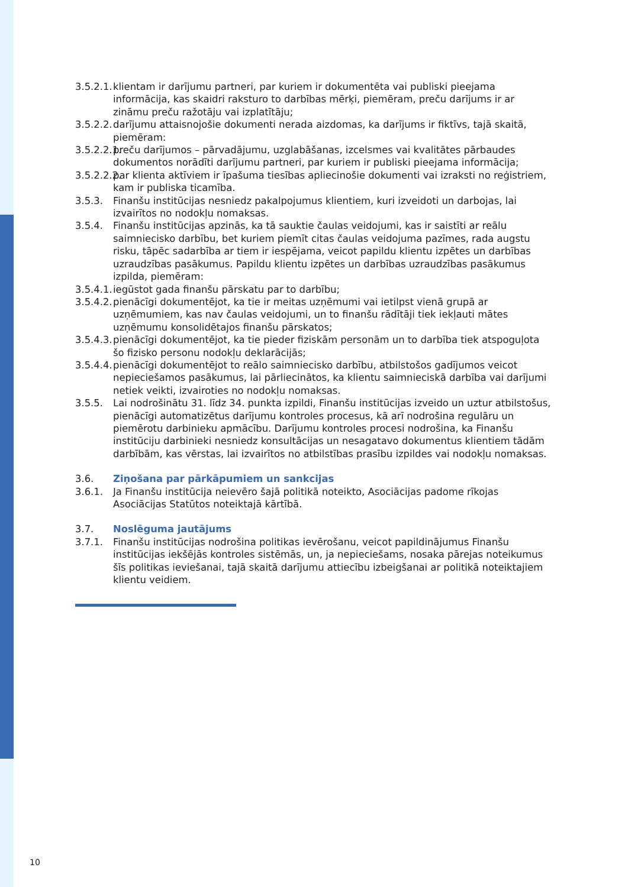3.5.2.1.
klientam ir darījumu partneri, par kuriem ir dokumentēta vai publiski pieejama informācija, kas skaidri raksturo to darbības mērķi, piemēram, preču darījums ir ar zināmu preču ražotāju vai izplatītāju;
3.5.2.2.
darījumu attaisnojošie dokumenti nerada aizdomas, ka darījums ir fiktīvs, tajā skaitā, piemēram:
3.5.2.2.1.
preču darījumos – pārvadājumu, uzglabāšanas, izcelsmes vai kvalitātes pārbaudes dokumentos norādīti darījumu partneri, par kuriem ir publiski pieejama informācija;
3.5.2.2.2.
par klienta aktīviem ir īpašuma tiesības apliecinošie dokumenti vai izraksti no reģistriem, kam ir publiska ticamība.
3.5.3. Finanšu institūcijas nesniedz pakalpojumus klientiem, kuri izveidoti un darbojas, lai izvairītos no nodokļu nomaksas.
3.5.4. Finanšu institūcijas apzinās, ka tā sauktie čaulas veidojumi, kas ir saistīti ar reālu saimniecisko darbību, bet kuriem piemīt citas čaulas veidojuma pazīmes, rada augstu risku, tāpēc sadarbība ar tiem ir iespējama, veicot papildu klientu izpētes un darbības uzraudzības pasākumus. Papildu klientu izpētes un darbības uzraudzības pasākumus izpilda, piemēram:
3.5.4.1.
iegūstot gada finanšu pārskatu par to darbību;
3.5.4.2.
pienācīgi dokumentējot, ka tie ir meitas uzņēmumi vai ietilpst vienā grupā ar uzņēmumiem, kas nav čaulas veidojumi, un to finanšu rādītāji tiek iekļauti mātes uzņēmumu konsolidētajos finanšu pārskatos;
3.5.4.3.
pienācīgi dokumentējot, ka tie pieder fiziskām personām un to darbība tiek atspoguļota šo fizisko personu nodokļu deklarācijās;
3.5.4.4.
pienācīgi dokumentējot to reālo saimniecisko darbību, atbilstošos gadījumos veicot nepieciešamos pasākumus, lai pārliecinātos, ka klientu saimnieciskā darbība vai darījumi netiek veikti, izvairoties no nodokļu nomaksas.
3.5.5. Lai nodrošinātu 31. līdz 34. punkta izpildi, Finanšu institūcijas izveido un uztur atbilstošus, pienācīgi automatizētus darījumu kontroles procesus, kā arī nodrošina regulāru un piemērotu darbinieku apmācību. Darījumu kontroles procesi nodrošina, ka Finanšu institūciju darbinieki nesniedz konsultācijas un nesagatavo dokumentus klientiem tādām darbībām, kas vērstas, lai izvairītos no atbilstības prasību izpildes vai nodokļu nomaksas.
3.6. Ziņošana par pārkāpumiem un sankcijas
3.6.1. Ja Finanšu institūcija neievēro šajā politikā noteikto, Asociācijas padome rīkojas Asociācijas Statūtos noteiktajā kārtībā.
3.7. Noslēguma jautājums
3.7.1. Finanšu institūcijas nodrošina politikas ievērošanu, veicot papildinājumus Finanšu institūcijas iekšējās kontroles sistēmās, un, ja nepieciešams, nosaka pārejas noteikumus šīs politikas ieviešanai, tajā skaitā darījumu attiecību izbeigšanai ar politikā noteiktajiem klientu veidiem.
10